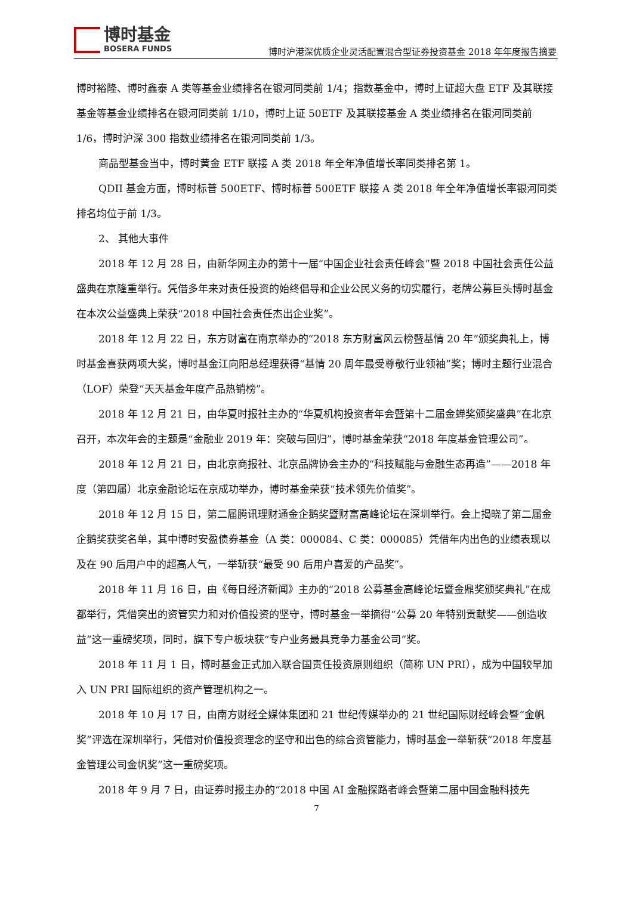博时基金
BOSERA FUNDS
博时沪港深优质企业灵活配置混合型证券投资基金 2018 年年度报告摘要
博时裕隆、博时鑫泰 A 类等基金业绩排名在银河同类前 1/4；指数基金中，博时上证超大盘 ETF 及其联接基金等基金业绩排名在银河同类前 1/10，博时上证 50ETF 及其联接基金 A 类业绩排名在银河同类前 1/6，博时沪深 300 指数业绩排名在银河同类前 1/3。
商品型基金当中，博时黄金 ETF 联接 A 类 2018 年全年净值增长率同类排名第 1。
QDII 基金方面，博时标普 500ETF、博时标普 500ETF 联接 A 类 2018 年全年净值增长率银河同类排名均位于前 1/3。
2、 其他大事件
2018 年 12 月 28 日，由新华网主办的第十一届“中国企业社会责任峰会”暨 2018 中国社会责任公益盛典在京隆重举行。凭借多年来对责任投资的始终倡导和企业公民义务的切实履行，老牌公募巨头博时基金在本次公益盛典上荣获“2018 中国社会责任杰出企业奖”。
2018 年 12 月 22 日，东方财富在南京举办的“2018 东方财富风云榜暨基情 20 年”颁奖典礼上，博时基金喜获两项大奖，博时基金江向阳总经理获得“基情 20 周年最受尊敬行业领袖”奖；博时主题行业混合（LOF）荣登“天天基金年度产品热销榜”。
2018 年 12 月 21 日，由华夏时报社主办的“华夏机构投资者年会暨第十二届金蝉奖颁奖盛典”在北京召开，本次年会的主题是“金融业 2019 年：突破与回归”，博时基金荣获“2018 年度基金管理公司”。
2018 年 12 月 21 日，由北京商报社、北京品牌协会主办的“科技赋能与金融生态再造”——2018 年度（第四届）北京金融论坛在京成功举办，博时基金荣获“技术领先价值奖”。
2018 年 12 月 15 日，第二届腾讯理财通金企鹅奖暨财富高峰论坛在深圳举行。会上揭晓了第二届金企鹅奖获奖名单，其中博时安盈债券基金（A 类：000084、C 类：000085）凭借年内出色的业绩表现以及在 90 后用户中的超高人气，一举斩获“最受 90 后用户喜爱的产品奖”。
2018 年 11 月 16 日，由《每日经济新闻》主办的“2018 公募基金高峰论坛暨金鼎奖颁奖典礼”在成都举行，凭借突出的资管实力和对价值投资的坚守，博时基金一举摘得“公募 20 年特别贡献奖——创造收益”这一重磅奖项，同时，旗下专户板块获“专户业务最具竞争力基金公司”奖。
2018 年 11 月 1 日，博时基金正式加入联合国责任投资原则组织（简称 UN PRI），成为中国较早加入 UN PRI 国际组织的资产管理机构之一。
2018 年 10 月 17 日，由南方财经全媒体集团和 21 世纪传媒举办的 21 世纪国际财经峰会暨“金帆奖”评选在深圳举行，凭借对价值投资理念的坚守和出色的综合资管能力，博时基金一举斩获“2018 年度基金管理公司金帆奖”这一重磅奖项。
2018 年 9 月 7 日，由证券时报主办的“2018 中国 AI 金融探路者峰会暨第二届中国金融科技先
7